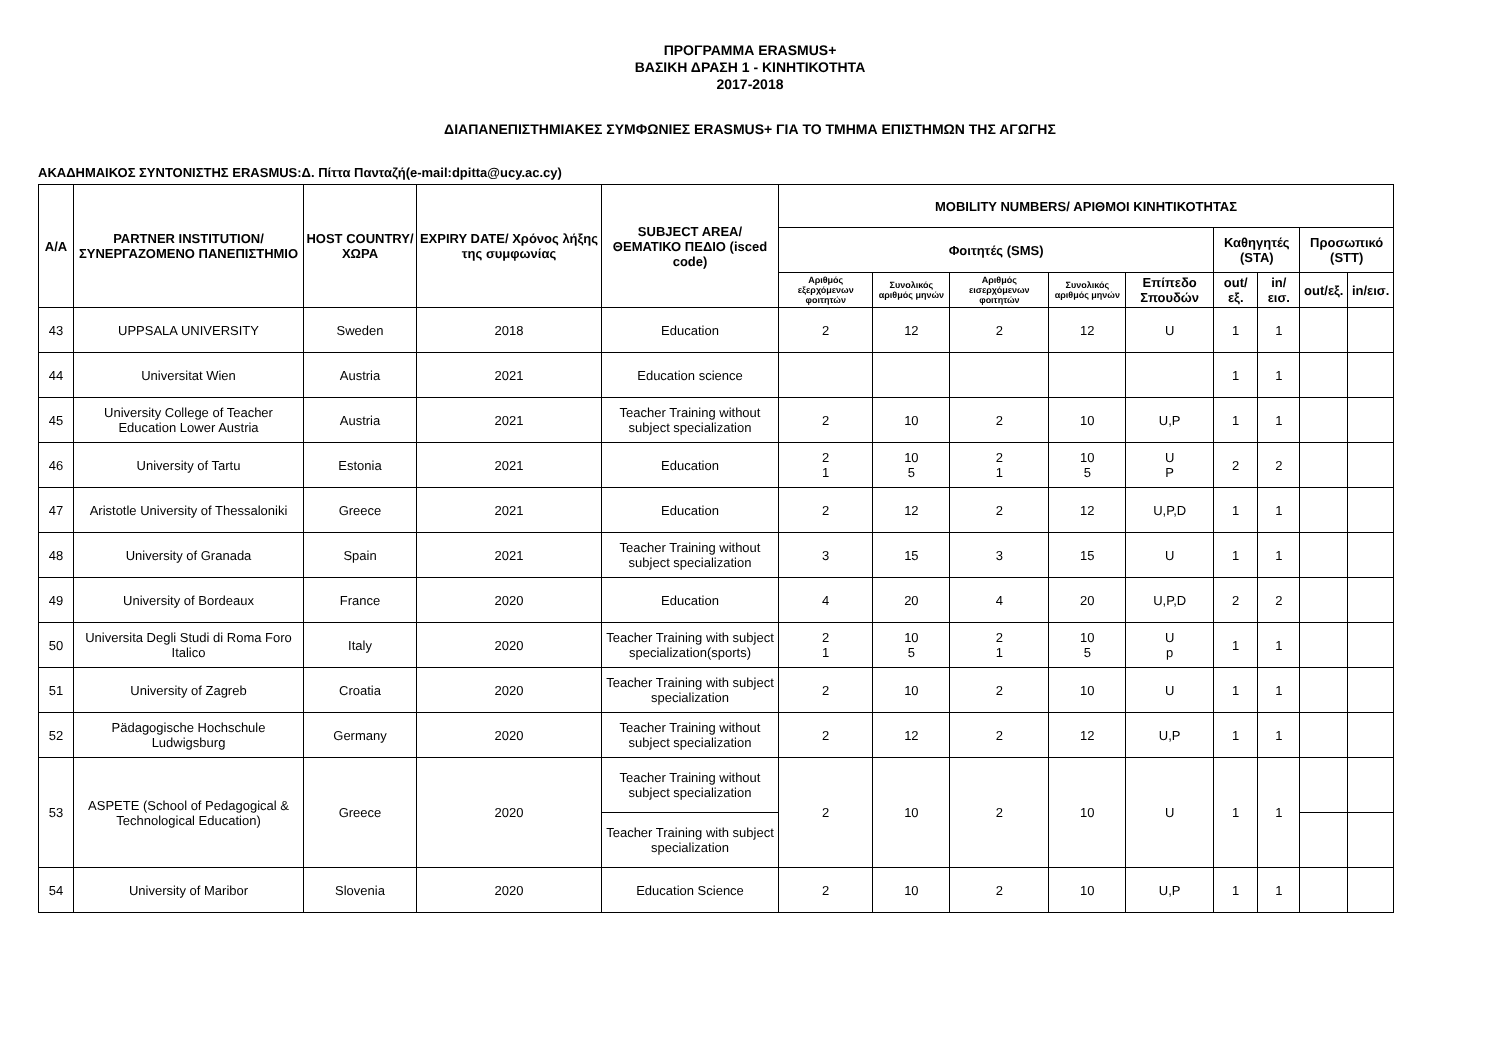ΠΡΟΓΡΑΜΜΑ ERASMUS+
ΒΑΣΙΚΗ ΔΡΑΣΗ 1 - ΚΙΝΗΤΙΚΟΤΗΤΑ
2017-2018
ΔΙΑΠΑΝΕΠΙΣΤΗΜΙΑΚΕΣ ΣΥΜΦΩΝΙΕΣ ERASMUS+ ΓΙΑ ΤΟ ΤΜΗΜΑ ΕΠΙΣΤΗΜΩΝ ΤΗΣ ΑΓΩΓΗΣ
ΑΚΑΔΗΜΑΙΚΟΣ ΣΥΝΤΟΝΙΣΤΗΣ ERASMUS:Δ. Πίττα Πανταζή(e-mail:dpitta@ucy.ac.cy)
| Α/Α | PARTNER INSTITUTION/ ΣΥΝΕΡΓΑΖΟΜΕΝΟ ΠΑΝΕΠΙΣΤΗΜΙΟ | HOST COUNTRY/ ΧΩΡΑ | EXPIRY DATE/ Χρόνος λήξης της συμφωνίας | SUBJECT AREA/ ΘΕΜΑΤΙΚΟ ΠΕΔΙΟ (isced code) | MOBILITY NUMBERS/ ΑΡΙΘΜΟΙ ΚΙΝΗΤΙΚΟΤΗΤΑΣ | | | | | | | | |
| --- | --- | --- | --- | --- | --- | --- | --- | --- | --- | --- | --- | --- | --- |
| | | | | | Φοιτητές (SMS) | | | | | Καθηγητές (STA) | | Προσωπικό (STT) | |
| | | | | | Αριθμός εξερχόμενων φοιτητών | Συνολικός αριθμός μηνών | Αριθμός εισερχόμενων φοιτητών | Συνολικός αριθμός μηνών | Επίπεδο Σπουδών | out/εξ. | in/εισ. | out/εξ. | in/εισ. |
| 43 | UPPSALA UNIVERSITY | Sweden | 2018 | Education | 2 | 12 | 2 | 12 | U | 1 | 1 | | |
| 44 | Universitat Wien | Austria | 2021 | Education science | | | | | | 1 | 1 | | |
| 45 | University College of Teacher Education Lower Austria | Austria | 2021 | Teacher Training without subject specialization | 2 | 10 | 2 | 10 | U,P | 1 | 1 | | |
| 46 | University of Tartu | Estonia | 2021 | Education | 2 1 | 10 5 | 2 1 | 10 5 | U P | 2 | 2 | | |
| 47 | Aristotle University of Thessaloniki | Greece | 2021 | Education | 2 | 12 | 2 | 12 | U,P,D | 1 | 1 | | |
| 48 | University of Granada | Spain | 2021 | Teacher Training without subject specialization | 3 | 15 | 3 | 15 | U | 1 | 1 | | |
| 49 | University of Bordeaux | France | 2020 | Education | 4 | 20 | 4 | 20 | U,P,D | 2 | 2 | | |
| 50 | Universita Degli Studi di Roma Foro Italico | Italy | 2020 | Teacher Training with subject specialization(sports) | 2 1 | 10 5 | 2 1 | 10 5 | U p | 1 | 1 | | |
| 51 | University of Zagreb | Croatia | 2020 | Teacher Training with subject specialization | 2 | 10 | 2 | 10 | U | 1 | 1 | | |
| 52 | Pädagogische Hochschule Ludwigsburg | Germany | 2020 | Teacher Training without subject specialization | 2 | 12 | 2 | 12 | U,P | 1 | 1 | | |
| 53 | ASPETE (School of Pedagogical & Technological Education) | Greece | 2020 | Teacher Training without subject specialization | 2 | 10 | 2 | 10 | U | 1 | 1 | | |
| | | | | Teacher Training with subject specialization | | | | | | | | | |
| 54 | University of Maribor | Slovenia | 2020 | Education Science | 2 | 10 | 2 | 10 | U,P | 1 | 1 | | |